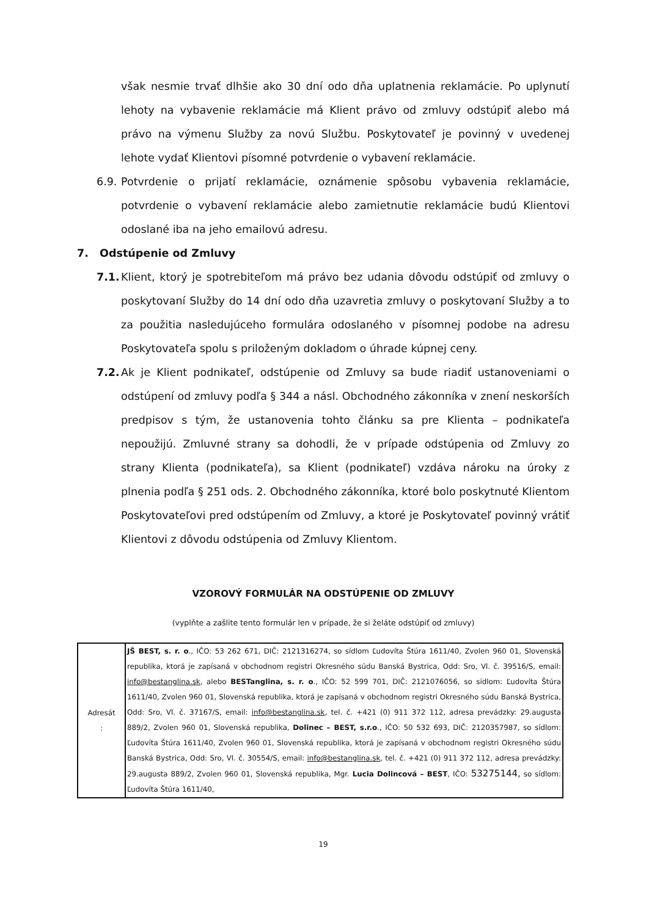však nesmie trvať dlhšie ako 30 dní odo dňa uplatnenia reklamácie. Po uplynutí lehoty na vybavenie reklamácie má Klient právo od zmluvy odstúpiť alebo má právo na výmenu Služby za novú Službu. Poskytovateľ je povinný v uvedenej lehote vydať Klientovi písomné potvrdenie o vybavení reklamácie.
6.9.
Potvrdenie o prijatí reklamácie, oznámenie spôsobu vybavenia reklamácie, potvrdenie o vybavení reklamácie alebo zamietnutie reklamácie budú Klientovi odoslané iba na jeho emailovú adresu.
7. Odstúpenie od Zmluvy
7.1.
Klient, ktorý je spotrebiteľom má právo bez udania dôvodu odstúpiť od zmluvy o poskytovaní Služby do 14 dní odo dňa uzavretia zmluvy o poskytovaní Služby a to za použitia nasledujúceho formulára odoslaného v písomnej podobe na adresu Poskytovateľa spolu s priloženým dokladom o úhrade kúpnej ceny.
7.2.
Ak je Klient podnikateľ, odstúpenie od Zmluvy sa bude riadiť ustanoveniami o odstúpení od zmluvy podľa § 344 a násl. Obchodného zákonníka v znení neskorších predpisov s tým, že ustanovenia tohto článku sa pre Klienta – podnikateľa nepoužijú. Zmluvné strany sa dohodli, že v prípade odstúpenia od Zmluvy zo strany Klienta (podnikateľa), sa Klient (podnikateľ) vzdáva nároku na úroky z plnenia podľa § 251 ods. 2. Obchodného zákonníka, ktoré bolo poskytnuté Klientom Poskytovateľovi pred odstúpením od Zmluvy, a ktoré je Poskytovateľ povinný vrátiť Klientovi z dôvodu odstúpenia od Zmluvy Klientom.
VZOROVÝ FORMULÁR NA ODSTÚPENIE OD ZMLUVY
(vyplňte a zašlite tento formulár len v prípade, že si želáte odstúpiť od zmluvy)
| Adresát : | JŠ BEST, s. r. o ., IČO: 53 262 671, DIČ: 2121316274, so sídlom Ľudovíta Štúra 1611/40, Zvolen 960 01, Slovenská republika, ktorá je zapísaná v obchodnom registri Okresného súdu Banská Bystrica, Odd: Sro, Vl. č. 39516/S, email: info@bestanglina.sk , alebo BESTanglina, s. r. o ., IČO: 52 599 701, DIČ: 2121076056, so sídlom: Ľudovíta Štúra 1611/40, Zvolen 960 01, Slovenská republika, ktorá je zapísaná v obchodnom registri Okresného súdu Banská Bystrica, Odd: Sro, Vl. č. 37167/S, email: info@bestanglina.sk , tel. č. +421 (0) 911 372 112, adresa prevádzky: 29.augusta 889/2, Zvolen 960 01, Slovenská republika, Dolinec – BEST, s.r.o ., IČO: 50 532 693, DIČ: 2120357987, so sídlom: Ľudovíta Štúra 1611/40, Zvolen 960 01, Slovenská republika, ktorá je zapísaná v obchodnom registri Okresného súdu Banská Bystrica, Odd: Sro, Vl. č. 30554/S, email: info@bestanglina.sk , tel. č. +421 (0) 911 372 112, adresa prevádzky: 29.augusta 889/2, Zvolen 960 01, Slovenská republika, Mgr. Lucia Dolincová – BEST , IČO: 53275144, so sídlom: Ľudovíta Štúra 1611/40, |
19